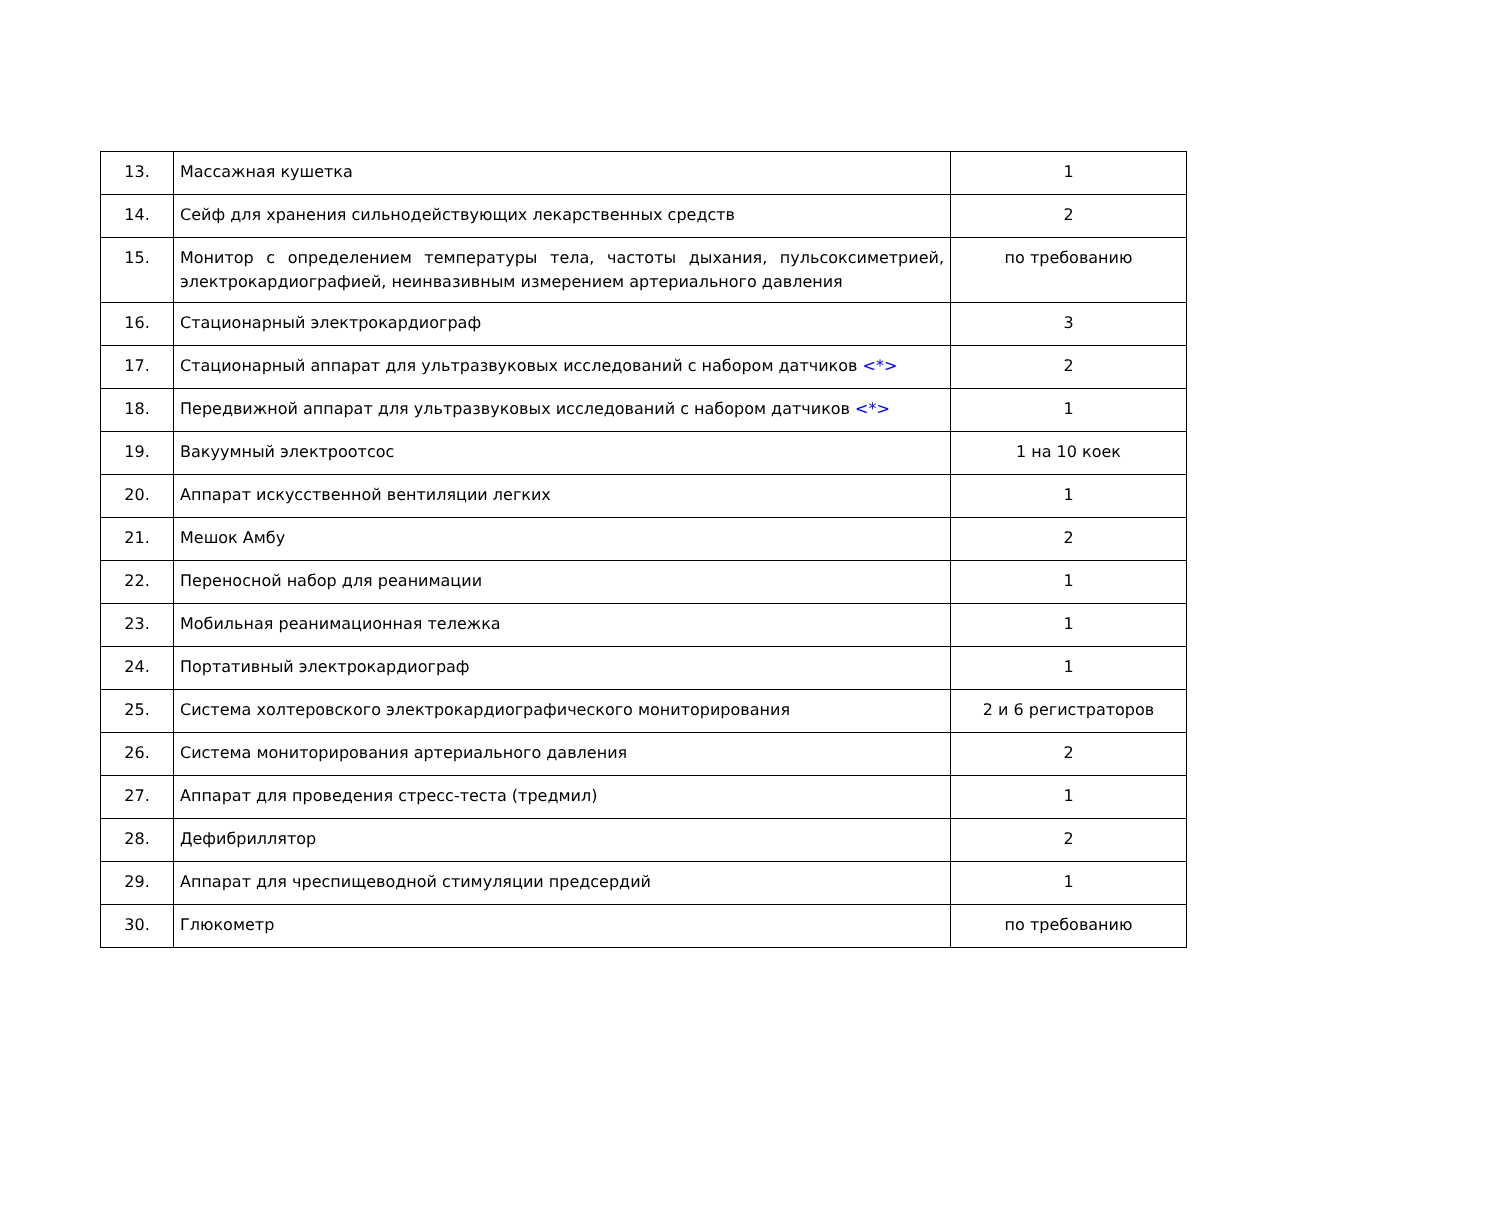| 13. | Массажная кушетка | 1 |
| 14. | Сейф для хранения сильнодействующих лекарственных средств | 2 |
| 15. | Монитор с определением температуры тела, частоты дыхания, пульсоксиметрией, электрокардиографией, неинвазивным измерением артериального давления | по требованию |
| 16. | Стационарный электрокардиограф | 3 |
| 17. | Стационарный аппарат для ультразвуковых исследований с набором датчиков <*> | 2 |
| 18. | Передвижной аппарат для ультразвуковых исследований с набором датчиков <*> | 1 |
| 19. | Вакуумный электроотсос | 1 на 10 коек |
| 20. | Аппарат искусственной вентиляции легких | 1 |
| 21. | Мешок Амбу | 2 |
| 22. | Переносной набор для реанимации | 1 |
| 23. | Мобильная реанимационная тележка | 1 |
| 24. | Портативный электрокардиограф | 1 |
| 25. | Система холтеровского электрокардиографического мониторирования | 2 и 6 регистраторов |
| 26. | Система мониторирования артериального давления | 2 |
| 27. | Аппарат для проведения стресс-теста (тредмил) | 1 |
| 28. | Дефибриллятор | 2 |
| 29. | Аппарат для чреспищеводной стимуляции предсердий | 1 |
| 30. | Глюкометр | по требованию |